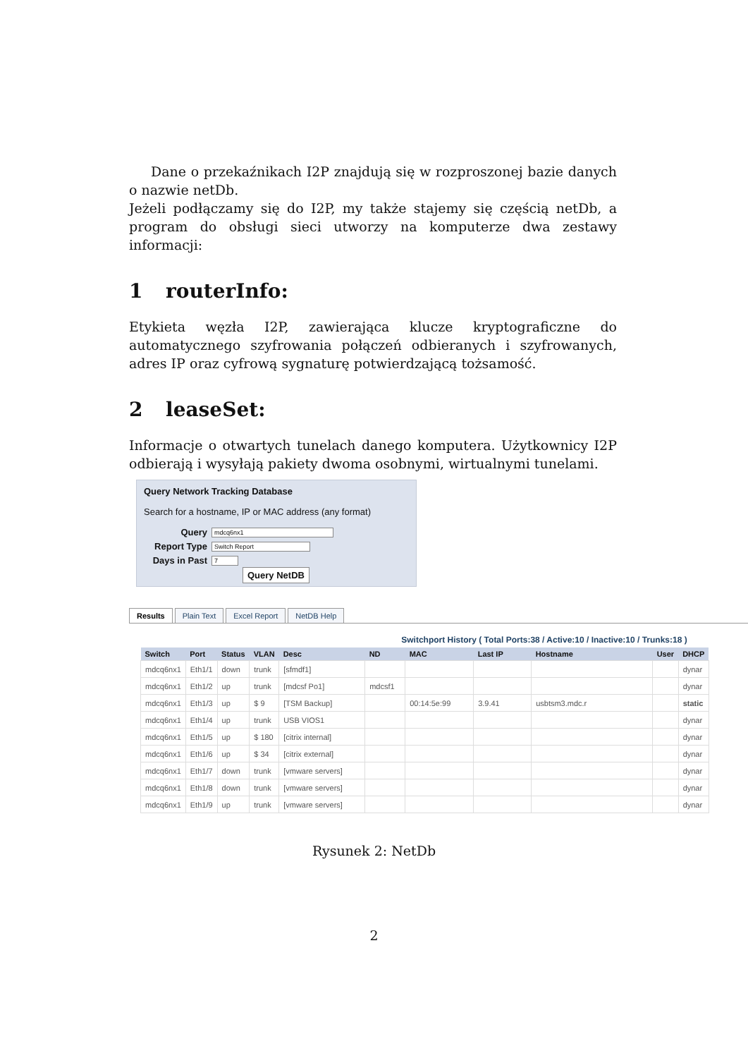Dane o przekaźnikach I2P znajdują się w rozproszonej bazie danych o nazwie netDb.
Jeżeli podłączamy się do I2P, my także stajemy się częścią netDb, a program do obsługi sieci utworzy na komputerze dwa zestawy informacji:
1 routerInfo:
Etykieta węzła I2P, zawierająca klucze kryptograficzne do automatycznego szyfrowania połączeń odbieranych i szyfrowanych, adres IP oraz cyfrową sygnaturę potwierdzającą tożsamość.
2 leaseSet:
Informacje o otwartych tunelach danego komputera. Użytkownicy I2P odbierają i wysyłają pakiety dwoma osobnymi, wirtualnymi tunelami.
Query Network Tracking Database
Search for a hostname, IP or MAC address (any format)
Query mdcq6nx1
Report Type Switch Report
Days in Past 7
Query NetDB
Results Plain Text Excel Report NetDB Help
Switchport History ( Total Ports:38 / Active:10 / Inactive:10 / Trunks:18 )
| Switch | Port | Status | VLAN | Desc | ND | MAC | Last IP | Hostname | User | DHCP |
| --- | --- | --- | --- | --- | --- | --- | --- | --- | --- | --- |
| mdcq6nx1 | Eth1/1 | down | trunk | [sfmdf1] | | | | | | dynar |
| mdcq6nx1 | Eth1/2 | up | trunk | [mdcsf Po1] | mdcsf1 | | | | | dynar |
| mdcq6nx1 | Eth1/3 | up | $ 9 | [TSM Backup] | | 00:14:5e:99 | 3.9.41 | usbtsm3.mdc.r | | static |
| mdcq6nx1 | Eth1/4 | up | trunk | USB VIOS1 | | | | | | dynar |
| mdcq6nx1 | Eth1/5 | up | $ 180 | [citrix internal] | | | | | | dynar |
| mdcq6nx1 | Eth1/6 | up | $ 34 | [citrix external] | | | | | | dynar |
| mdcq6nx1 | Eth1/7 | down | trunk | [vmware servers] | | | | | | dynar |
| mdcq6nx1 | Eth1/8 | down | trunk | [vmware servers] | | | | | | dynar |
| mdcq6nx1 | Eth1/9 | up | trunk | [vmware servers] | | | | | | dynar |
Rysunek 2: NetDb
2